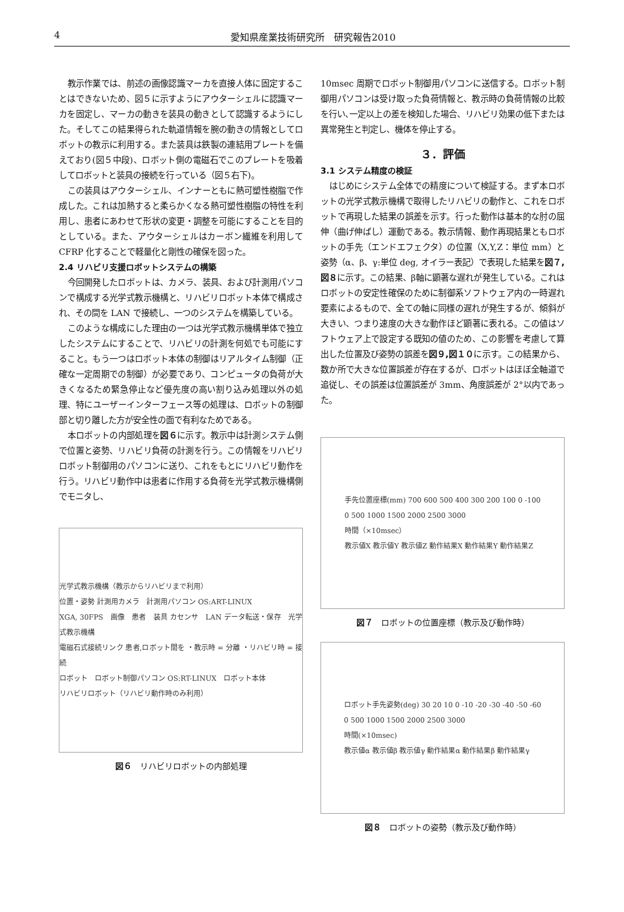4 愛知県産業技術研究所　研究報告2010
教示作業では、前述の画像認識マーカを直接人体に固定することはできないため、図５に示すようにアウターシェルに認識マーカを固定し、マーカの動きを装具の動きとして認識するようにした。そしてこの結果得られた軌道情報を腕の動きの情報としてロボットの教示に利用する。また装具は鉄製の連結用プレートを備えており(図５中段)、ロボット側の電磁石でこのプレートを吸着してロボットと装具の接続を行っている（図５右下)。
この装具はアウターシェル、インナーともに熱可塑性樹脂で作成した。これは加熱すると柔らかくなる熱可塑性樹脂の特性を利用し、患者にあわせて形状の変更・調整を可能にすることを目的としている。また、アウターシェルはカーボン繊維を利用して CFRP 化することで軽量化と剛性の確保を図った。
2.4 リハビリ支援ロボットシステムの構築
今回開発したロボットは、カメラ、装具、および計測用パソコンで構成する光学式教示機構と、リハビリロボット本体で構成され、その間を LAN で接続し、一つのシステムを構築している。
このような構成にした理由の一つは光学式教示機構単体で独立したシステムにすることで、リハビリの計測を何処でも可能にすること。もう一つはロボット本体の制御はリアルタイム制御（正確な一定周期での制御）が必要であり、コンピュータの負荷が大きくなるため緊急停止など優先度の高い割り込み処理以外の処理、特にユーザーインターフェース等の処理は、ロボットの制御部と切り離した方が安全性の面で有利なためである。
本ロボットの内部処理を図６に示す。教示中は計測システム側で位置と姿勢、リハビリ負荷の計測を行う。この情報をリハビリロボット制御用のパソコンに送り、これをもとにリハビリ動作を行う。リハビリ動作中は患者に作用する負荷を光学式教示機構側でモニタし、
光学式教示機構（教示からリハビリまで利用）
位置・姿勢 計測用カメラ　計測用パソコン OS:ART-LINUX
XGA, 30FPS　画像　患者　装具 カセンサ　LAN データ転送・保存　光学式教示機構
電磁石式接続リンク 患者,ロボット間を ・教示時 = 分離 ・リハビリ時 = 接続
ロボット　ロボット制御パソコン OS:RT-LINUX　ロボット本体
リハビリロボット（リハビリ動作時のみ利用）
図６　リハビリロボットの内部処理
10msec 周期でロボット制御用パソコンに送信する。ロボット制御用パソコンは受け取った負荷情報と、教示時の負荷情報の比較を行い､一定以上の差を検知した場合、リハビリ効果の低下または異常発生と判定し、機体を停止する。
３．評価
3.1 システム精度の検証
はじめにシステム全体での精度について検証する。まず本ロボットの光学式教示機構で取得したリハビリの動作と、これをロボットで再現した結果の誤差を示す。行った動作は基本的な肘の屈伸（曲げ伸ばし）運動である。教示情報、動作再現結果ともロボットの手先（エンドエフェクタ）の位置（X,Y,Z：単位 mm）と姿勢（α、β、γ:単位 deg, オイラー表記）で表現した結果を図７,図８に示す。この結果、β軸に顕著な遅れが発生している。これはロボットの安定性確保のために制御系ソフトウェア内の一時遅れ要素によるもので、全ての軸に同様の遅れが発生するが、傾斜が大きい、つまり速度の大きな動作ほど顕著に表れる。この値はソフトウェア上で設定する既知の値のため、この影響を考慮して算出した位置及び姿勢の誤差を図９,図１０に示す。この結果から、数か所で大きな位置誤差が存在するが、ロボットはほぼ全軸道で追従し、その誤差は位置誤差が 3mm、角度誤差が 2°以内であった。
手先位置座標(mm) 700 600 500 400 300 200 100 0 -100
0 500 1000 1500 2000 2500 3000
時間（×10msec）
教示値X 教示値Y 教示値Z 動作結果X 動作結果Y 動作結果Z
図７　ロボットの位置座標（教示及び動作時）
ロボット手先姿勢(deg) 30 20 10 0 -10 -20 -30 -40 -50 -60
0 500 1000 1500 2000 2500 3000
時間(×10msec)
教示値α 教示値β 教示値γ 動作結果α 動作結果β 動作結果γ
図８　ロボットの姿勢（教示及び動作時）